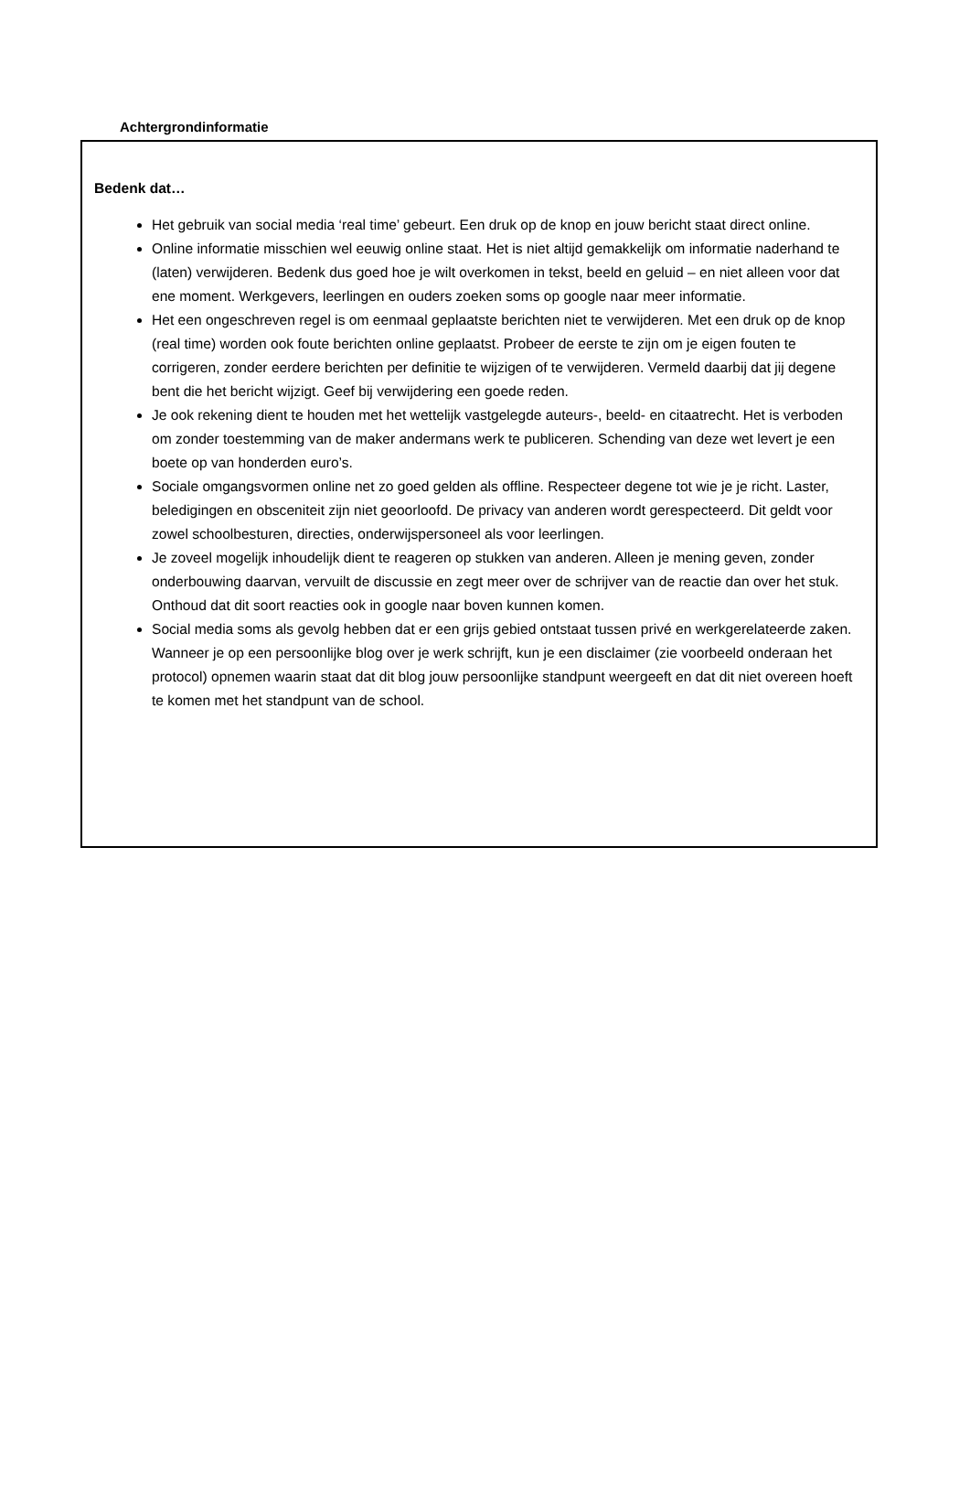Achtergrondinformatie
Bedenk dat…
Het gebruik van social media ‘real time’ gebeurt. Een druk op de knop en jouw bericht staat direct online.
Online informatie misschien wel eeuwig online staat. Het is niet altijd gemakkelijk om informatie naderhand te (laten) verwijderen. Bedenk dus goed hoe je wilt overkomen in tekst, beeld en geluid – en niet alleen voor dat ene moment. Werkgevers, leerlingen en ouders zoeken soms op google naar meer informatie.
Het een ongeschreven regel is om eenmaal geplaatste berichten niet te verwijderen. Met een druk op de knop (real time) worden ook foute berichten online geplaatst. Probeer de eerste te zijn om je eigen fouten te corrigeren, zonder eerdere berichten per definitie te wijzigen of te verwijderen. Vermeld daarbij dat jij degene bent die het bericht wijzigt. Geef bij verwijdering een goede reden.
Je ook rekening dient te houden met het wettelijk vastgelegde auteurs-, beeld- en citaatrecht. Het is verboden om zonder toestemming van de maker andermans werk te publiceren. Schending van deze wet levert je een boete op van honderden euro’s.
Sociale omgangsvormen online net zo goed gelden als offline. Respecteer degene tot wie je je richt. Laster, beledigingen en obsceniteit zijn niet geoorloofd. De privacy van anderen wordt gerespecteerd. Dit geldt voor zowel schoolbesturen, directies, onderwijspersoneel als voor leerlingen.
Je zoveel mogelijk inhoudelijk dient te reageren op stukken van anderen. Alleen je mening geven, zonder onderbouwing daarvan, vervuilt de discussie en zegt meer over de schrijver van de reactie dan over het stuk. Onthoud dat dit soort reacties ook in google naar boven kunnen komen.
Social media soms als gevolg hebben dat er een grijs gebied ontstaat tussen privé en werkgerelateerde zaken. Wanneer je op een persoonlijke blog over je werk schrijft, kun je een disclaimer (zie voorbeeld onderaan het protocol) opnemen waarin staat dat dit blog jouw persoonlijke standpunt weergeeft en dat dit niet overeen hoeft te komen met het standpunt van de school.